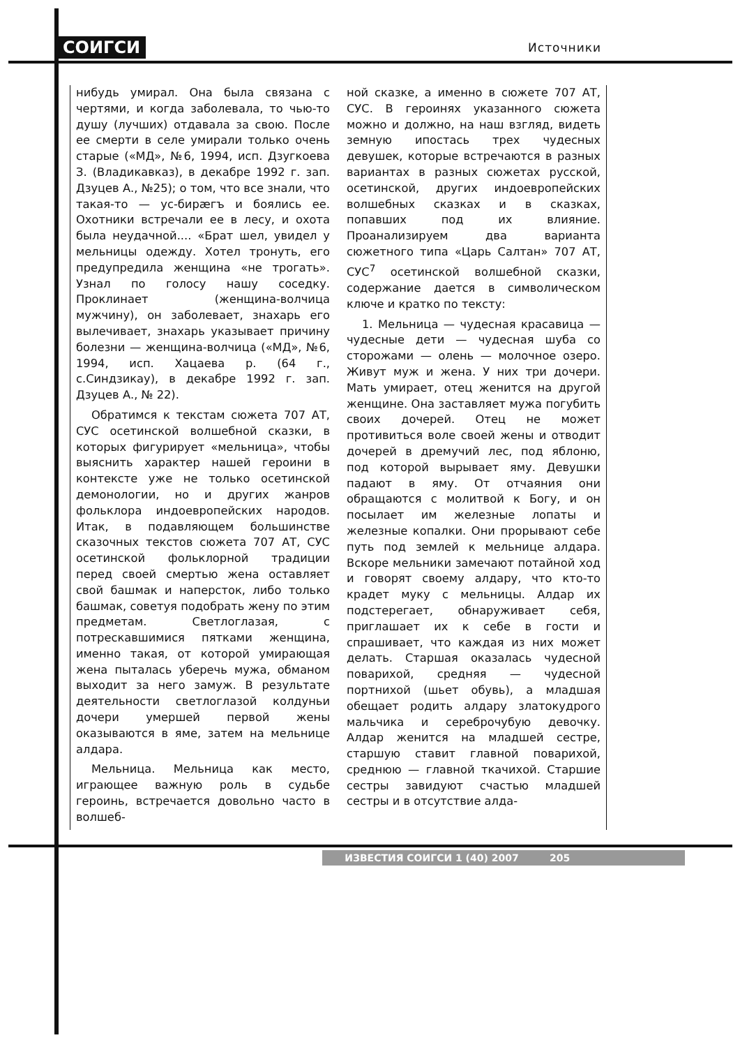СОИГСИ Источники
нибудь умирал. Она была связана с чертями, и когда заболевала, то чью-то душу (лучших) отдавала за свою. После ее смерти в селе умирали только очень старые («МД», №6, 1994, исп. Дзугкоева З. (Владикавказ), в декабре 1992 г. зап. Дзуцев А., №25); о том, что все знали, что такая-то — ус-бирæгъ и боялись ее. Охотники встречали ее в лесу, и охота была неудачной.... «Брат шел, увидел у мельницы одежду. Хотел тронуть, его предупредила женщина «не трогать». Узнал по голосу нашу соседку. Проклинает (женщина-волчица мужчину), он заболевает, знахарь его вылечивает, знахарь указывает причину болезни — женщина-волчица («МД», №6, 1994, исп. Хацаева р. (64 г., с.Синдзикау), в декабре 1992 г. зап. Дзуцев А., № 22).
Обратимся к текстам сюжета 707 АТ, СУС осетинской волшебной сказки, в которых фигурирует «мельница», чтобы выяснить характер нашей героини в контексте уже не только осетинской демонологии, но и других жанров фольклора индоевропейских народов. Итак, в подавляющем большинстве сказочных текстов сюжета 707 АТ, СУС осетинской фольклорной традиции перед своей смертью жена оставляет свой башмак и наперсток, либо только башмак, советуя подобрать жену по этим предметам. Светлоглазая, с потрескавшимися пятками женщина, именно такая, от которой умирающая жена пыталась уберечь мужа, обманом выходит за него замуж. В результате деятельности светлоглазой колдуньи дочери умершей первой жены оказываются в яме, затем на мельнице алдара.
Мельница. Мельница как место, играющее важную роль в судьбе героинь, встречается довольно часто в волшеб-
ной сказке, а именно в сюжете 707 АТ, СУС. В героинях указанного сюжета можно и должно, на наш взгляд, видеть земную ипостась трех чудесных девушек, которые встречаются в разных вариантах в разных сюжетах русской, осетинской, других индоевропейских волшебных сказках и в сказках, попавших под их влияние. Проанализируем два варианта сюжетного типа «Царь Салтан» 707 АТ, СУС<sup>7</sup> осетинской волшебной сказки, содержание дается в символическом ключе и кратко по тексту:
1. Мельница — чудесная красавица — чудесные дети — чудесная шуба со сторожами — олень — молочное озеро. Живут муж и жена. У них три дочери. Мать умирает, отец женится на другой женщине. Она заставляет мужа погубить своих дочерей. Отец не может противиться воле своей жены и отводит дочерей в дремучий лес, под яблоню, под которой вырывает яму. Девушки падают в яму. От отчаяния они обращаются с молитвой к Богу, и он посылает им железные лопаты и железные копалки. Они прорывают себе путь под землей к мельнице алдара. Вскоре мельники замечают потайной ход и говорят своему алдару, что кто-то крадет муку с мельницы. Алдар их подстерегает, обнаруживает себя, приглашает их к себе в гости и спрашивает, что каждая из них может делать. Старшая оказалась чудесной поварихой, средняя — чудесной портнихой (шьет обувь), а младшая обещает родить алдару златокудрого мальчика и сереброчубую девочку. Алдар женится на младшей сестре, старшую ставит главной поварихой, среднюю — главной ткачихой. Старшие сестры завидуют счастью младшей сестры и в отсутствие алда-
ИЗВЕСТИЯ СОИГСИ 1 (40) 2007 205